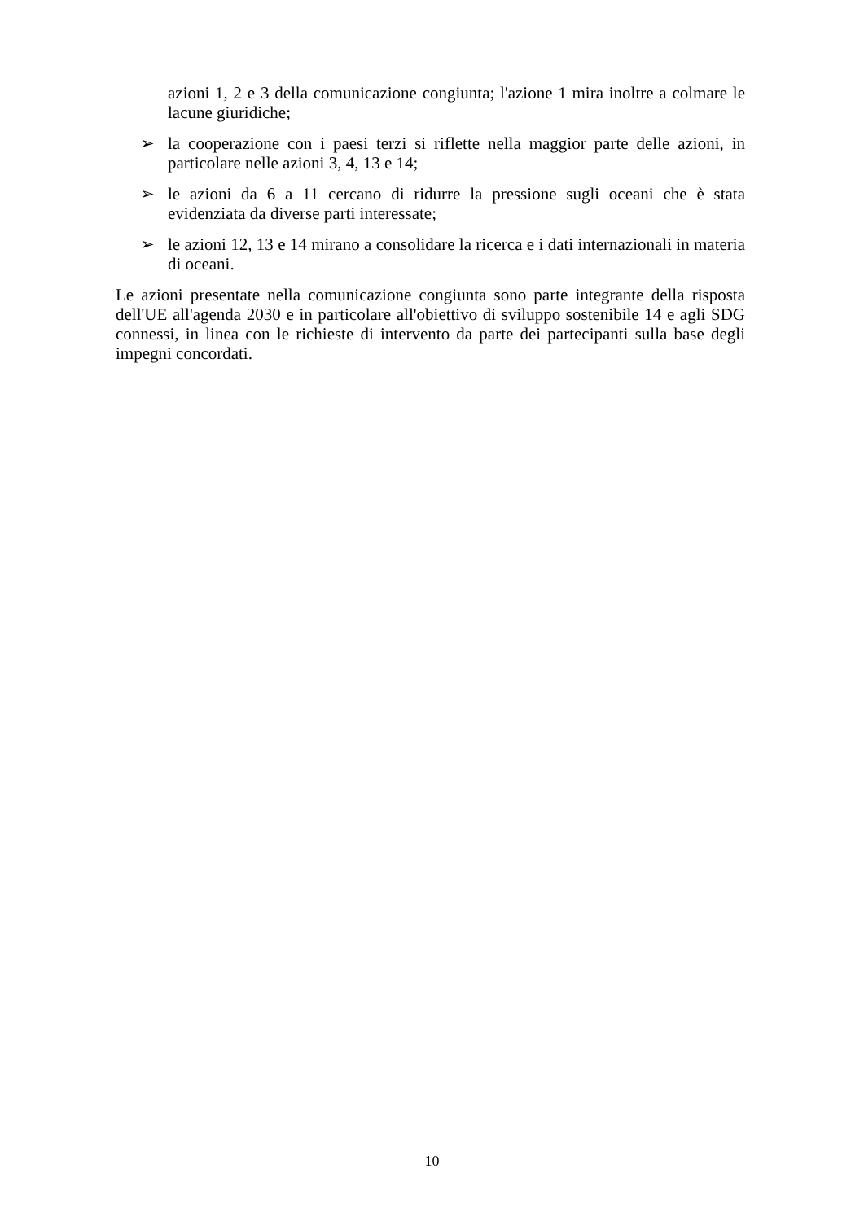azioni 1, 2 e 3 della comunicazione congiunta; l'azione 1 mira inoltre a colmare le lacune giuridiche;
➢ la cooperazione con i paesi terzi si riflette nella maggior parte delle azioni, in particolare nelle azioni 3, 4, 13 e 14;
➢ le azioni da 6 a 11 cercano di ridurre la pressione sugli oceani che è stata evidenziata da diverse parti interessate;
➢ le azioni 12, 13 e 14 mirano a consolidare la ricerca e i dati internazionali in materia di oceani.
Le azioni presentate nella comunicazione congiunta sono parte integrante della risposta dell'UE all'agenda 2030 e in particolare all'obiettivo di sviluppo sostenibile 14 e agli SDG connessi, in linea con le richieste di intervento da parte dei partecipanti sulla base degli impegni concordati.
10